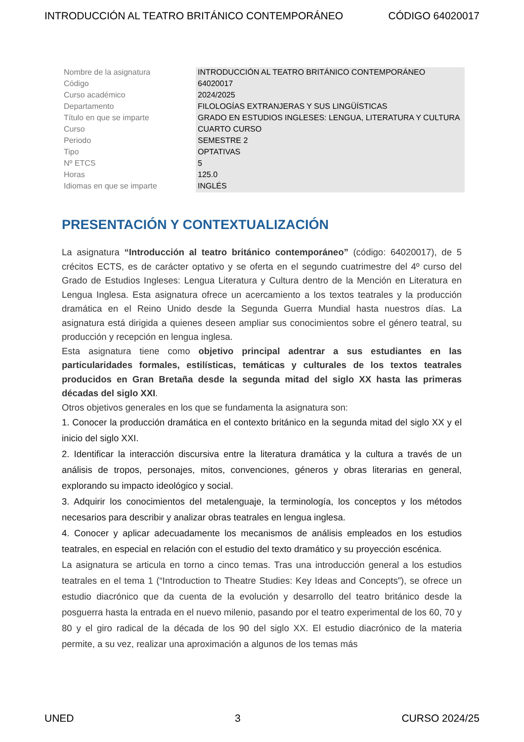INTRODUCCIÓN AL TEATRO BRITÁNICO CONTEMPORÁNEO CÓDIGO 64020017
| Nombre de la asignatura | INTRODUCCIÓN AL TEATRO BRITÁNICO CONTEMPORÁNEO |
| Código | 64020017 |
| Curso académico | 2024/2025 |
| Departamento | FILOLOGÍAS EXTRANJERAS Y SUS LINGÜÍSTICAS |
| Título en que se imparte | GRADO EN ESTUDIOS INGLESES: LENGUA, LITERATURA Y CULTURA |
| Curso | CUARTO CURSO |
| Periodo | SEMESTRE 2 |
| Tipo | OPTATIVAS |
| Nº ETCS | 5 |
| Horas | 125.0 |
| Idiomas en que se imparte | INGLÉS |
PRESENTACIÓN Y CONTEXTUALIZACIÓN
La asignatura “Introducción al teatro británico contemporáneo” (código: 64020017), de 5 crécitos ECTS, es de carácter optativo y se oferta en el segundo cuatrimestre del 4º curso del Grado de Estudios Ingleses: Lengua Literatura y Cultura dentro de la Mención en Literatura en Lengua Inglesa. Esta asignatura ofrece un acercamiento a los textos teatrales y la producción dramática en el Reino Unido desde la Segunda Guerra Mundial hasta nuestros días. La asignatura está dirigida a quienes deseen ampliar sus conocimientos sobre el género teatral, su producción y recepción en lengua inglesa.
Esta asignatura tiene como objetivo principal adentrar a sus estudiantes en las particularidades formales, estilísticas, temáticas y culturales de los textos teatrales producidos en Gran Bretaña desde la segunda mitad del siglo XX hasta las primeras décadas del siglo XXI.
Otros objetivos generales en los que se fundamenta la asignatura son:
1. Conocer la producción dramática en el contexto británico en la segunda mitad del siglo XX y el inicio del siglo XXI.
2. Identificar la interacción discursiva entre la literatura dramática y la cultura a través de un análisis de tropos, personajes, mitos, convenciones, géneros y obras literarias en general, explorando su impacto ideológico y social.
3. Adquirir los conocimientos del metalenguaje, la terminología, los conceptos y los métodos necesarios para describir y analizar obras teatrales en lengua inglesa.
4. Conocer y aplicar adecuadamente los mecanismos de análisis empleados en los estudios teatrales, en especial en relación con el estudio del texto dramático y su proyección escénica.
La asignatura se articula en torno a cinco temas. Tras una introducción general a los estudios teatrales en el tema 1 (“Introduction to Theatre Studies: Key Ideas and Concepts”), se ofrece un estudio diacrónico que da cuenta de la evolución y desarrollo del teatro británico desde la posguerra hasta la entrada en el nuevo milenio, pasando por el teatro experimental de los 60, 70 y 80 y el giro radical de la década de los 90 del siglo XX. El estudio diacrónico de la materia permite, a su vez, realizar una aproximación a algunos de los temas más
UNED 3 CURSO 2024/25